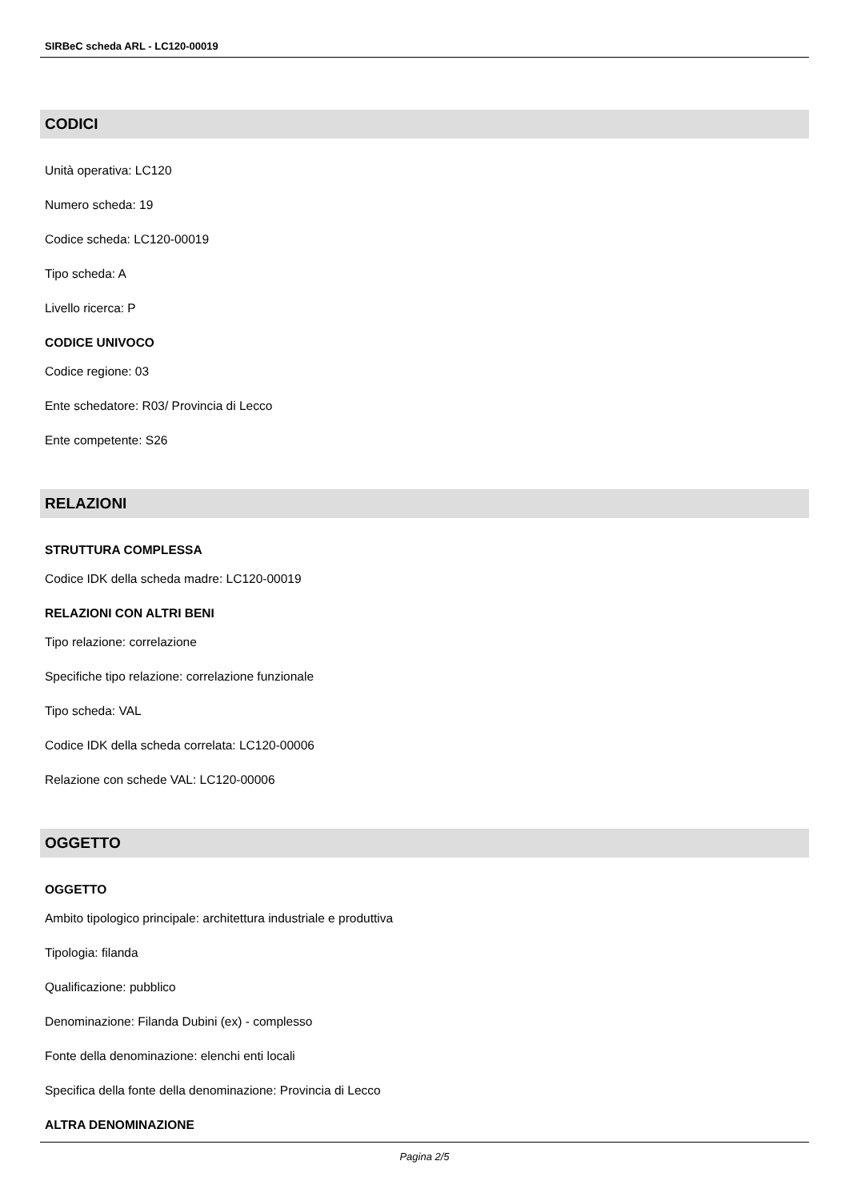SIRBeC scheda ARL - LC120-00019
CODICI
Unità operativa: LC120
Numero scheda: 19
Codice scheda: LC120-00019
Tipo scheda: A
Livello ricerca: P
CODICE UNIVOCO
Codice regione: 03
Ente schedatore: R03/ Provincia di Lecco
Ente competente: S26
RELAZIONI
STRUTTURA COMPLESSA
Codice IDK della scheda madre: LC120-00019
RELAZIONI CON ALTRI BENI
Tipo relazione: correlazione
Specifiche tipo relazione: correlazione funzionale
Tipo scheda: VAL
Codice IDK della scheda correlata: LC120-00006
Relazione con schede VAL: LC120-00006
OGGETTO
OGGETTO
Ambito tipologico principale: architettura industriale e produttiva
Tipologia: filanda
Qualificazione: pubblico
Denominazione: Filanda Dubini (ex) - complesso
Fonte della denominazione: elenchi enti locali
Specifica della fonte della denominazione: Provincia di Lecco
ALTRA DENOMINAZIONE
Pagina 2/5